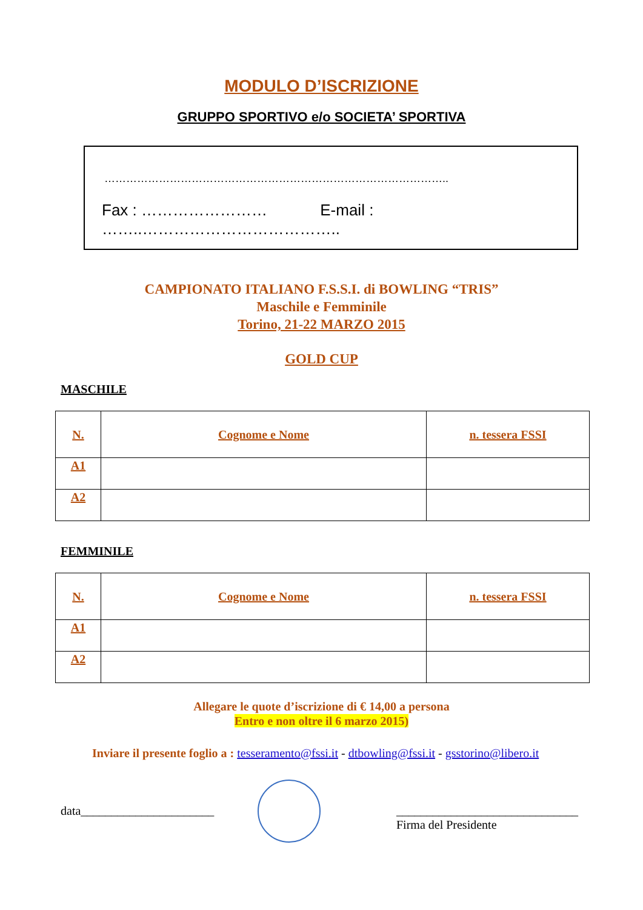MODULO D’ISCRIZIONE
GRUPPO SPORTIVO e/o SOCIETA’ SPORTIVA
…………………………………………………………………………………..
Fax : …………………… E-mail : ……..………………………………..
CAMPIONATO ITALIANO F.S.S.I. di BOWLING “TRIS”
Maschile e Femminile
Torino, 21-22 MARZO 2015
GOLD CUP
MASCHILE
| N. | Cognome e Nome | n. tessera FSSI |
| --- | --- | --- |
| A1 | | |
| A2 | | |
FEMMINILE
| N. | Cognome e Nome | n. tessera FSSI |
| --- | --- | --- |
| A1 | | |
| A2 | | |
Allegare le quote d’iscrizione di € 14,00 a persona
Entro e non oltre il 6 marzo 2015)
Inviare il presente foglio a : tesseramento@fssi.it - dtbowling@fssi.it - gsstorino@libero.it
data______________________
______________________________
Firma del Presidente